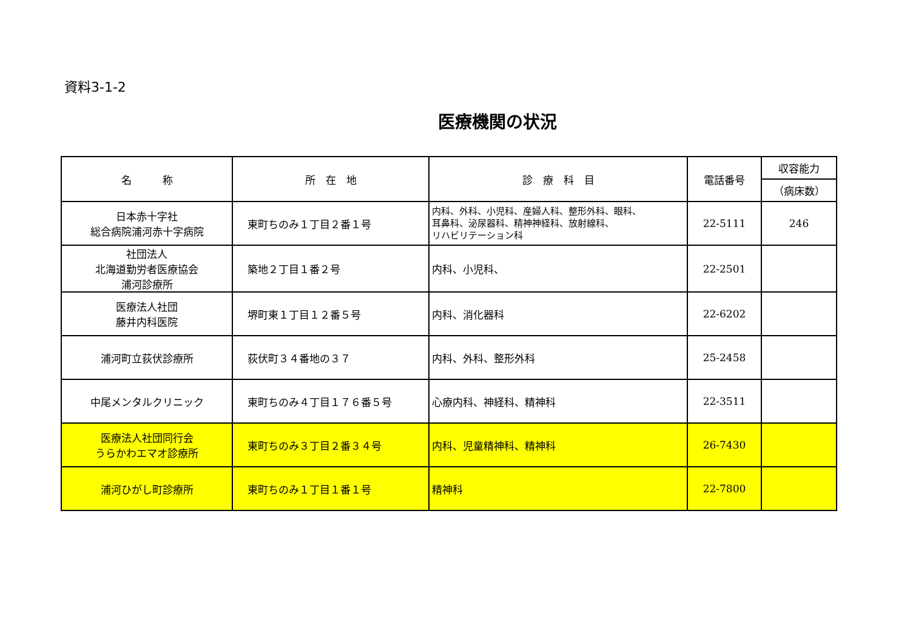資料3-1-2
医療機関の状況
| 名 称 | 所 在 地 | 診 療 科 目 | 電話番号 | 収容能力 |
| --- | --- | --- | --- | --- |
| | | | | （病床数） |
| 日本赤十字社 総合病院浦河赤十字病院 | 東町ちのみ１丁目２番１号 | 内科、外科、小児科、産婦人科、整形外科、眼科、 耳鼻科、泌尿器科、精神神経科、放射線科、 リハビリテーション科 | 22-5111 | 246 |
| 社団法人 北海道勤労者医療協会 浦河診療所 | 築地２丁目１番２号 | 内科、小児科、 | 22-2501 | |
| 医療法人社団 藤井内科医院 | 堺町東１丁目１２番５号 | 内科、消化器科 | 22-6202 | |
| 浦河町立荻伏診療所 | 荻伏町３４番地の３７ | 内科、外科、整形外科 | 25-2458 | |
| 中尾メンタルクリニック | 東町ちのみ４丁目１７６番５号 | 心療内科、神経科、精神科 | 22-3511 | |
| 医療法人社団同行会 うらかわエマオ診療所 | 東町ちのみ３丁目２番３４号 | 内科、児童精神科、精神科 | 26-7430 | |
| 浦河ひがし町診療所 | 東町ちのみ１丁目１番１号 | 精神科 | 22-7800 | |